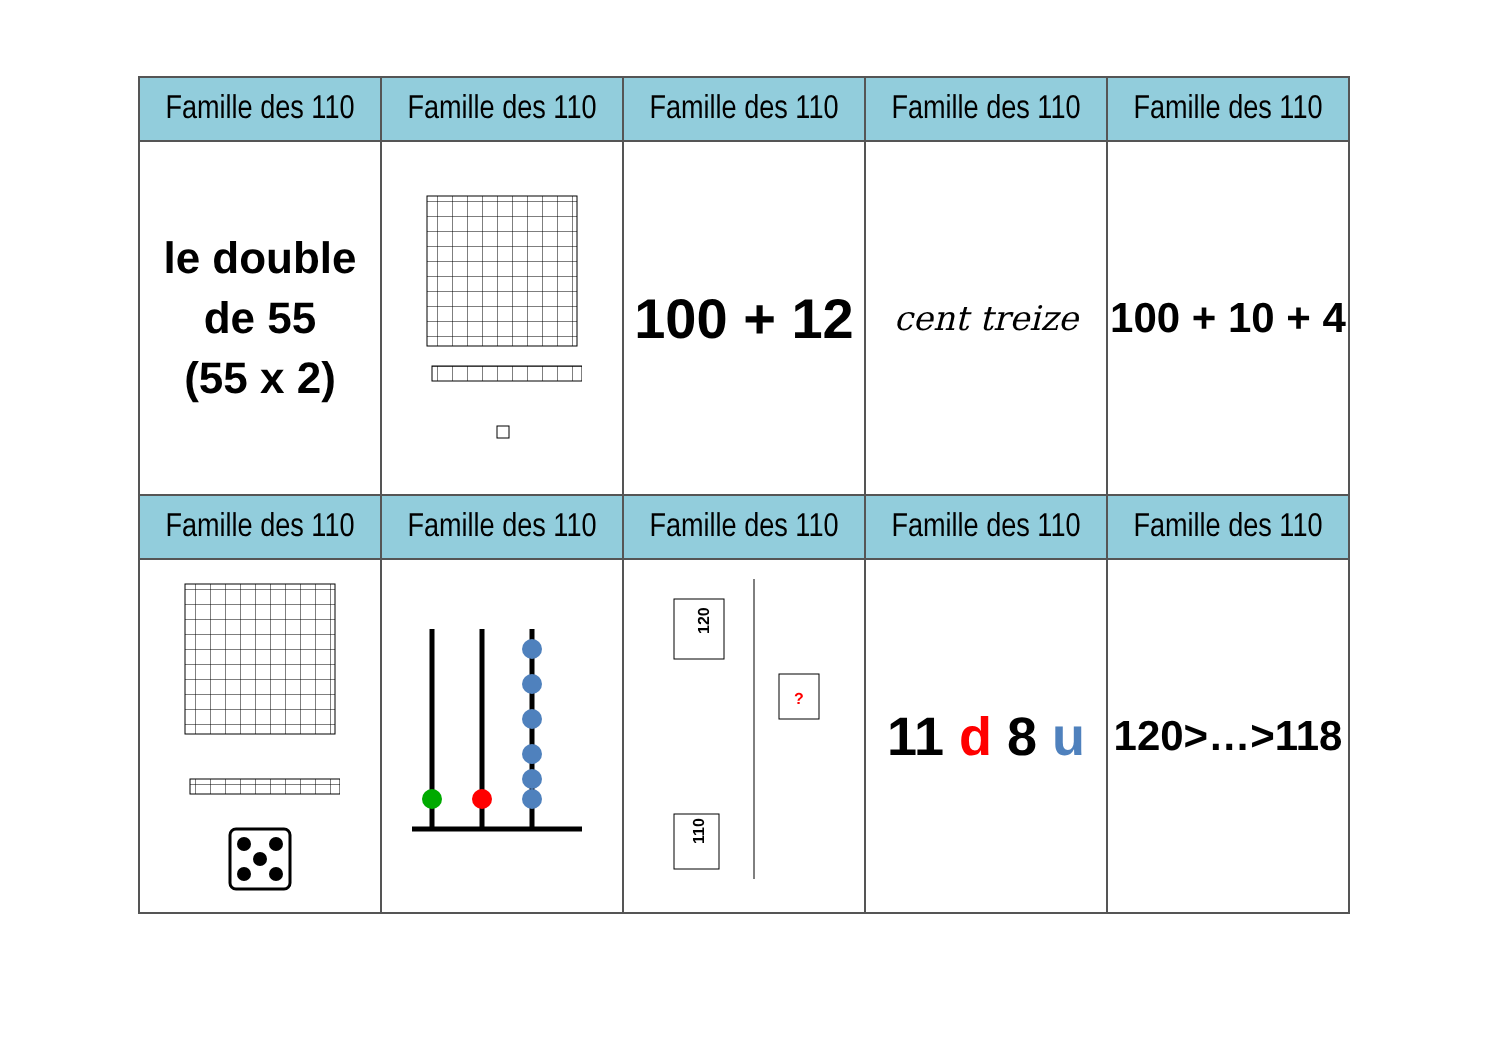| Famille des 110 | Famille des 110 | Famille des 110 | Famille des 110 | Famille des 110 |
| --- | --- | --- | --- | --- |
| le double de 55 (55 x 2) | | 100 + 12 | cent treize | 100 + 10 + 4 |
| Famille des 110 | Famille des 110 | Famille des 110 | Famille des 110 | Famille des 110 |
| | | 120 ? 110 | 11 d 8 u | 120>…>118 |